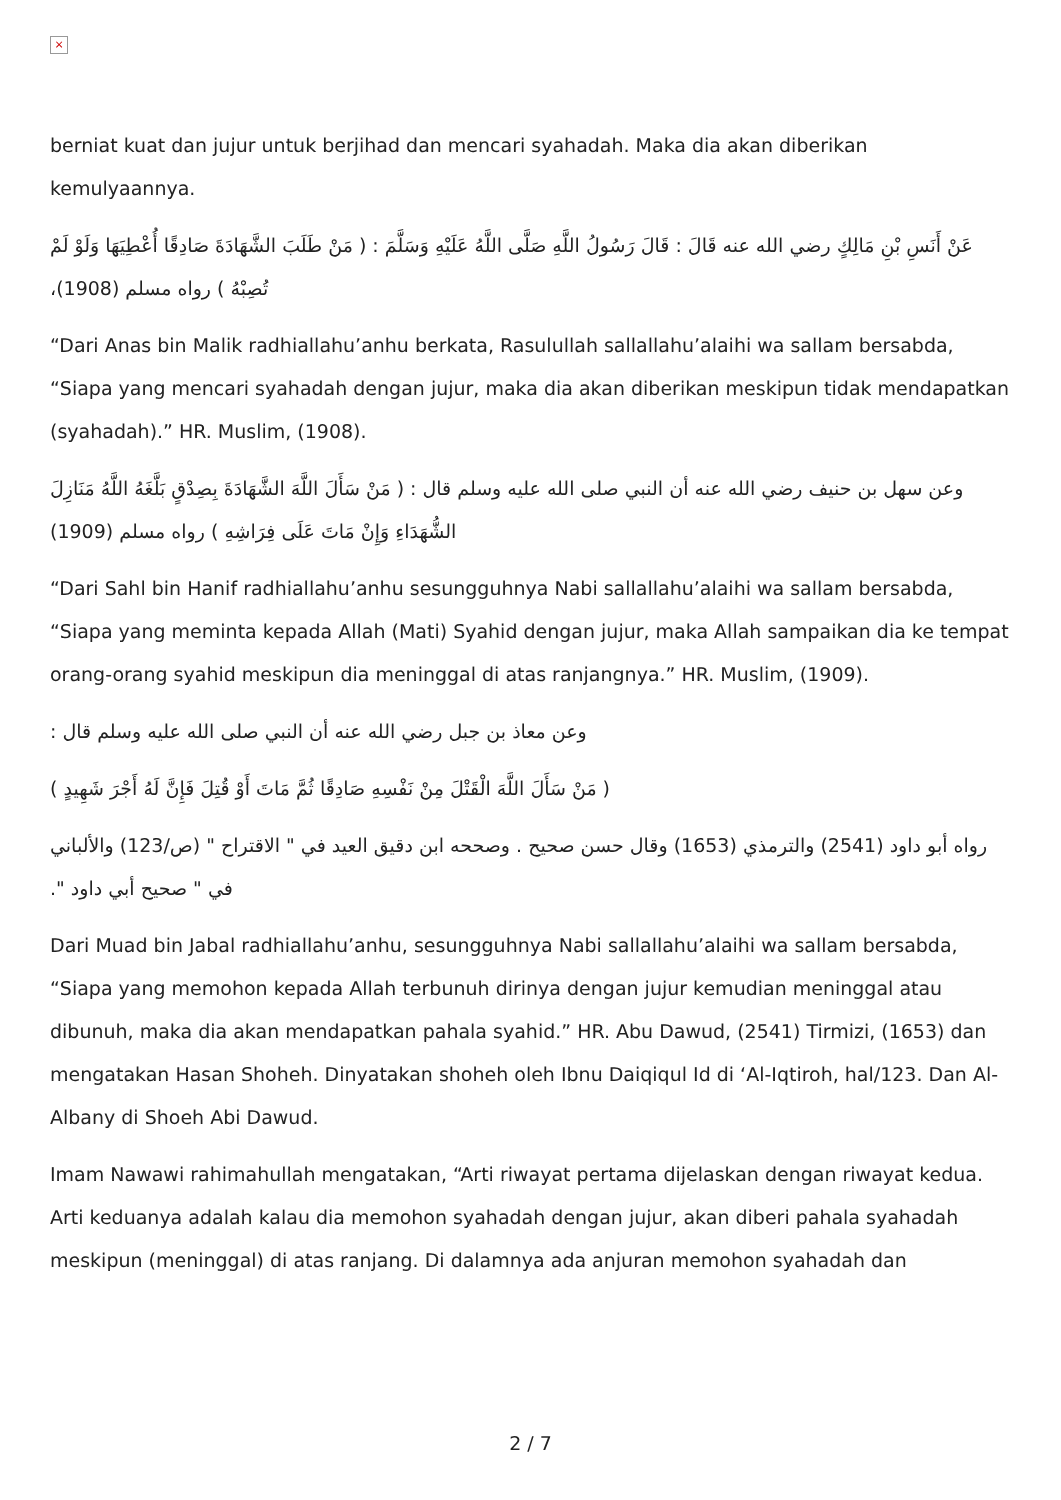×
berniat kuat dan jujur untuk berjihad dan mencari syahadah. Maka dia akan diberikan kemulyaannya.
عَنْ أَنَسِ بْنِ مَالِكٍ رضي الله عنه قَالَ : قَالَ رَسُولُ اللَّهِ صَلَّى اللَّهُ عَلَيْهِ وَسَلَّمَ : ( مَنْ طَلَبَ الشَّهَادَةَ صَادِقًا أُعْطِيَهَا وَلَوْ لَمْ تُصِبْهُ ) رواه مسلم (1908)،
“Dari Anas bin Malik radhiallahu’anhu berkata, Rasulullah sallallahu’alaihi wa sallam bersabda, “Siapa yang mencari syahadah dengan jujur, maka dia akan diberikan meskipun tidak mendapatkan (syahadah).” HR. Muslim, (1908).
وعن سهل بن حنيف رضي الله عنه أن النبي صلى الله عليه وسلم قال : ( مَنْ سَأَلَ اللَّهَ الشَّهَادَةَ بِصِدْقٍ بَلَّغَهُ اللَّهُ مَنَازِلَ الشُّهَدَاءِ وَإِنْ مَاتَ عَلَى فِرَاشِهِ ) رواه مسلم (1909)
“Dari Sahl bin Hanif radhiallahu’anhu sesungguhnya Nabi sallallahu’alaihi wa sallam bersabda, “Siapa yang meminta kepada Allah (Mati) Syahid dengan jujur, maka Allah sampaikan dia ke tempat orang-orang syahid meskipun dia meninggal di atas ranjangnya.” HR. Muslim, (1909).
وعن معاذ بن جبل رضي الله عنه أن النبي صلى الله عليه وسلم قال :
( مَنْ سَأَلَ اللَّهَ الْقَتْلَ مِنْ نَفْسِهِ صَادِقًا ثُمَّ مَاتَ أَوْ قُتِلَ فَإِنَّ لَهُ أَجْرَ شَهِيدٍ )
رواه أبو داود (2541) والترمذي (1653) وقال حسن صحيح . وصححه ابن دقيق العيد في " الاقتراح " (ص/123) والألباني في " صحيح أبي داود ".
Dari Muad bin Jabal radhiallahu’anhu, sesungguhnya Nabi sallallahu’alaihi wa sallam bersabda, “Siapa yang memohon kepada Allah terbunuh dirinya dengan jujur kemudian meninggal atau dibunuh, maka dia akan mendapatkan pahala syahid.” HR. Abu Dawud, (2541) Tirmizi, (1653) dan mengatakan Hasan Shoheh. Dinyatakan shoheh oleh Ibnu Daiqiqul Id di ‘Al-Iqtiroh, hal/123. Dan Al-Albany di Shoeh Abi Dawud.
Imam Nawawi rahimahullah mengatakan, “Arti riwayat pertama dijelaskan dengan riwayat kedua. Arti keduanya adalah kalau dia memohon syahadah dengan jujur, akan diberi pahala syahadah meskipun (meninggal) di atas ranjang. Di dalamnya ada anjuran memohon syahadah dan
2 / 7